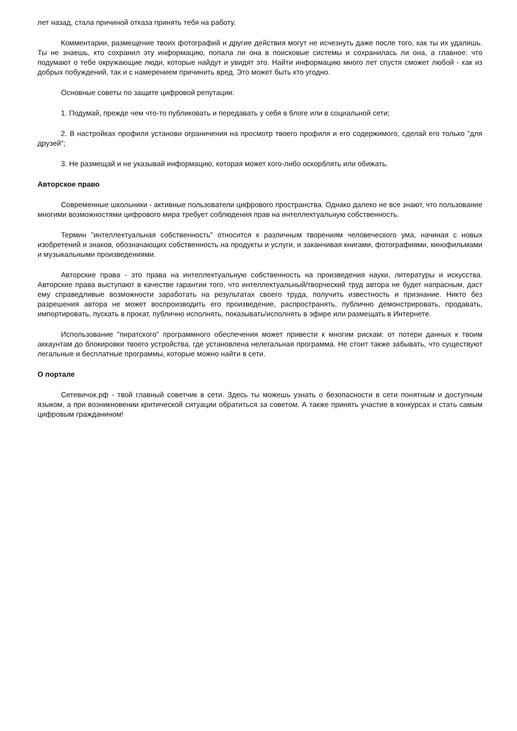лет назад, стала причиной отказа принять тебя на работу.
Комментарии, размещение твоих фотографий и другие действия могут не исчезнуть даже после того, как ты их удалишь. Ты не знаешь, кто сохранил эту информацию, попала ли она в поисковые системы и сохранилась ли она, а главное: что подумают о тебе окружающие люди, которые найдут и увидят это. Найти информацию много лет спустя сможет любой - как из добрых побуждений, так и с намерением причинить вред. Это может быть кто угодно.
Основные советы по защите цифровой репутации:
1. Подумай, прежде чем что-то публиковать и передавать у себя в блоге или в социальной сети;
2. В настройках профиля установи ограничения на просмотр твоего профиля и его содержимого, сделай его только "для друзей";
3. Не размещай и не указывай информацию, которая может кого-либо оскорблять или обижать.
Авторское право
Современные школьники - активные пользователи цифрового пространства. Однако далеко не все знают, что пользование многими возможностями цифрового мира требует соблюдения прав на интеллектуальную собственность.
Термин "интеллектуальная собственность" относится к различным творениям человеческого ума, начиная с новых изобретений и знаков, обозначающих собственность на продукты и услуги, и заканчивая книгами, фотографиями, кинофильмами и музыкальными произведениями.
Авторские права - это права на интеллектуальную собственность на произведения науки, литературы и искусства. Авторские права выступают в качестве гарантии того, что интеллектуальный/творческий труд автора не будет напрасным, даст ему справедливые возможности заработать на результатах своего труда, получить известность и признание. Никто без разрешения автора не может воспроизводить его произведение, распространять, публично демонстрировать, продавать, импортировать, пускать в прокат, публично исполнять, показывать/исполнять в эфире или размещать в Интернете.
Использование "пиратского" программного обеспечения может привести к многим рискам: от потери данных к твоим аккаунтам до блокировки твоего устройства, где установлена нелегальная программа. Не стоит также забывать, что существуют легальные и бесплатные программы, которые можно найти в сети.
О портале
Сетевичок.рф - твой главный советчик в сети. Здесь ты можешь узнать о безопасности в сети понятным и доступным языком, а при возникновении критической ситуации обратиться за советом. А также принять участие в конкурсах и стать самым цифровым гражданином!